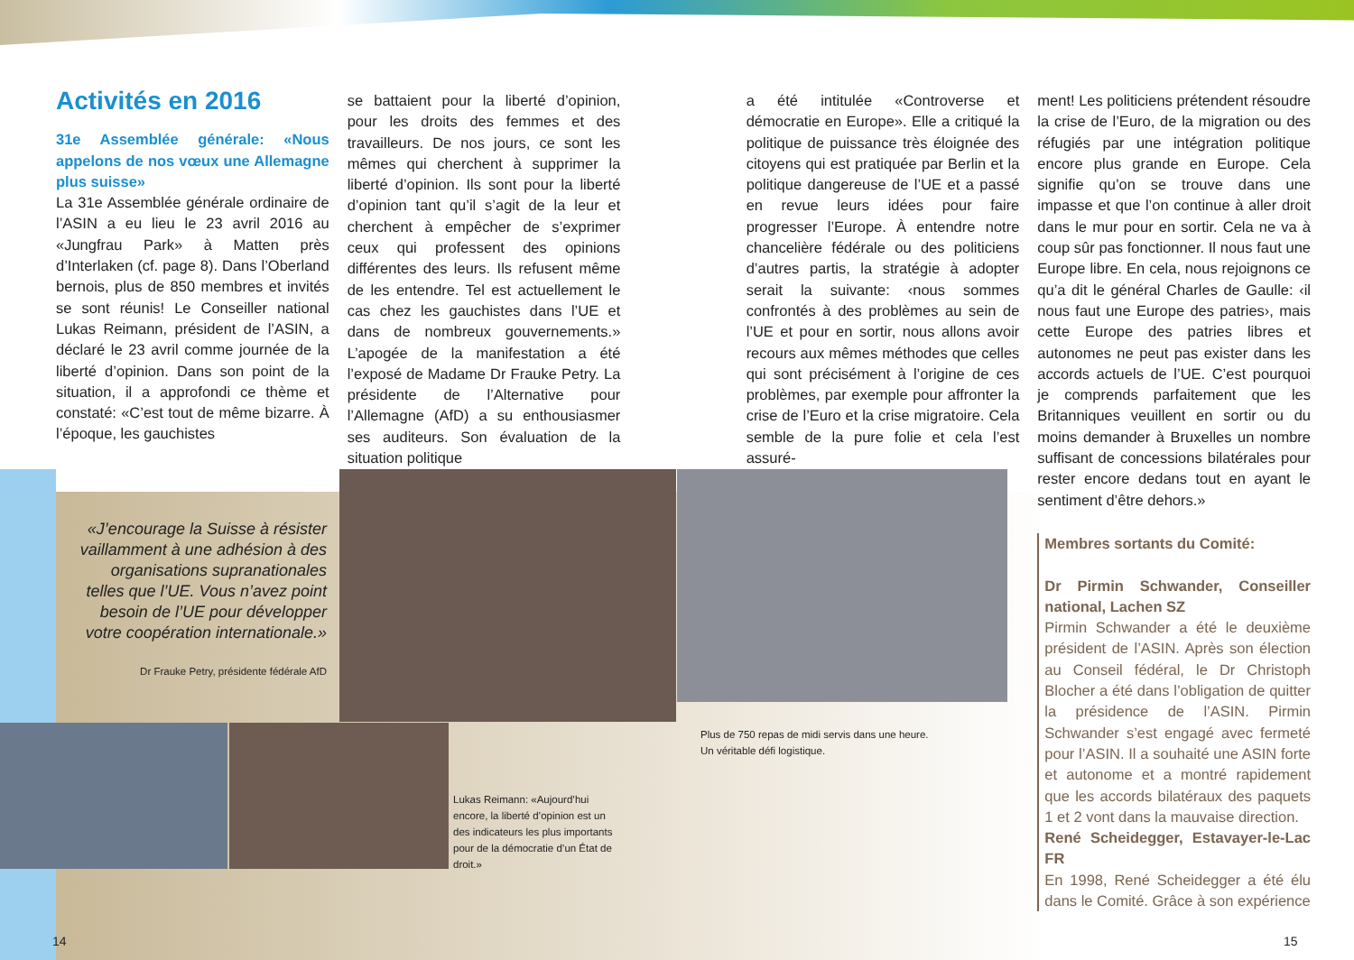Activités en 2016
31e Assemblée générale: «Nous appelons de nos vœux une Allemagne plus suisse»
La 31e Assemblée générale ordinaire de l’ASIN a eu lieu le 23 avril 2016 au «Jungfrau Park» à Matten près d’Interlaken (cf. page 8). Dans l’Oberland bernois, plus de 850 membres et invités se sont réunis! Le Conseiller national Lukas Reimann, président de l’ASIN, a déclaré le 23 avril comme journée de la liberté d’opinion. Dans son point de la situation, il a approfondi ce thème et constaté: «C’est tout de même bizarre. À l’époque, les gauchistes
se battaient pour la liberté d’opinion, pour les droits des femmes et des travailleurs. De nos jours, ce sont les mêmes qui cherchent à supprimer la liberté d’opinion. Ils sont pour la liberté d’opinion tant qu’il s’agit de la leur et cherchent à empêcher de s’exprimer ceux qui professent des opinions différentes des leurs. Ils refusent même de les entendre. Tel est actuellement le cas chez les gauchistes dans l’UE et dans de nombreux gouvernements.» L’apogée de la manifestation a été l’exposé de Madame Dr Frauke Petry. La présidente de l’Alternative pour l’Allemagne (AfD) a su enthousiasmer ses auditeurs. Son évaluation de la situation politique
a été intitulée «Controverse et démocratie en Europe». Elle a critiqué la politique de puissance très éloignée des citoyens qui est pratiquée par Berlin et la politique dangereuse de l’UE et a passé en revue leurs idées pour faire progresser l’Europe. À entendre notre chancelière fédérale ou des politiciens d’autres partis, la stratégie à adopter serait la suivante: ‹nous sommes confrontés à des problèmes au sein de l’UE et pour en sortir, nous allons avoir recours aux mêmes méthodes que celles qui sont précisément à l’origine de ces problèmes, par exemple pour affronter la crise de l’Euro et la crise migratoire. Cela semble de la pure folie et cela l’est assuré-
ment! Les politiciens prétendent résoudre la crise de l’Euro, de la migration ou des réfugiés par une intégration politique encore plus grande en Europe. Cela signifie qu’on se trouve dans une impasse et que l’on continue à aller droit dans le mur pour en sortir. Cela ne va à coup sûr pas fonctionner. Il nous faut une Europe libre. En cela, nous rejoignons ce qu’a dit le général Charles de Gaulle: ‹il nous faut une Europe des patries›, mais cette Europe des patries libres et autonomes ne peut pas exister dans les accords actuels de l’UE. C’est pourquoi je comprends parfaitement que les Britanniques veuillent en sortir ou du moins demander à Bruxelles un nombre suffisant de concessions bilatérales pour rester encore dedans tout en ayant le sentiment d’être dehors.»
Membres sortants du Comité:
Dr Pirmin Schwander, Conseiller national, Lachen SZ
Pirmin Schwander a été le deuxième président de l’ASIN. Après son élection au Conseil fédéral, le Dr Christoph Blocher a été dans l’obligation de quitter la présidence de l’ASIN. Pirmin Schwander s’est engagé avec fermeté pour l’ASIN. Il a souhaité une ASIN forte et autonome et a montré rapidement que les accords bilatéraux des paquets 1 et 2 vont dans la mauvaise direction.
René Scheidegger, Estavayer-le-Lac FR
En 1998, René Scheidegger a été élu dans le Comité. Grâce à son expérience
«J’encourage la Suisse à résister vaillamment à une adhésion à des organisations supranationales telles que l’UE. Vous n’avez point besoin de l’UE pour développer votre coopération internationale.»
Dr Frauke Petry, présidente fédérale AfD
Plus de 750 repas de midi servis dans une heure.
Un véritable défi logistique.
Lukas Reimann: «Aujourd’hui encore, la liberté d’opinion est un des indicateurs les plus importants pour de la démocratie d’un État de droit.»
14 15